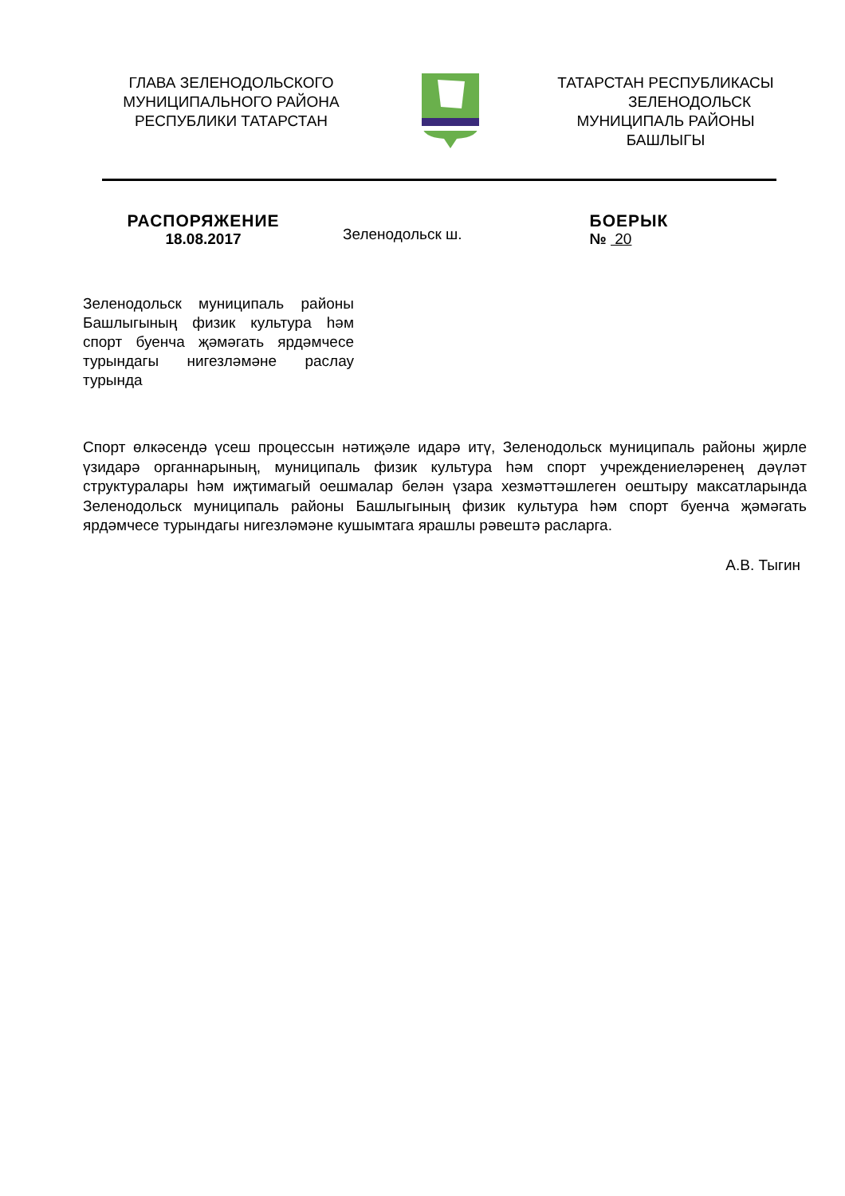ГЛАВА ЗЕЛЕНОДОЛЬСКОГО
МУНИЦИПАЛЬНОГО РАЙОНА
РЕСПУБЛИКИ ТАТАРСТАН
ТАТАРСТАН РЕСПУБЛИКАСЫ
ЗЕЛЕНОДОЛЬСК
МУНИЦИПАЛЬ РАЙОНЫ
БАШЛЫГЫ
РАСПОРЯЖЕНИЕ
18.08.2017
Зеленодольск ш.
БОЕРЫК
№ 20
Зеленодольск муниципаль районы Башлыгының физик культура һәм спорт буенча җәмәгать ярдәмчесе турындагы нигезләмәне раслау турында
Спорт өлкәсендә үсеш процессын нәтиҗәле идарә итү, Зеленодольск муниципаль районы җирле үзидарә органнарының, муниципаль физик культура һәм спорт учреждениеләренең дәүләт структуралары һәм иҗтимагый оешмалар белән үзара хезмәттәшлеген оештыру максатларында Зеленодольск муниципаль районы Башлыгының физик культура һәм спорт буенча җәмәгать ярдәмчесе турындагы нигезләмәне кушымтага ярашлы рәвештә расларга.
А.В. Тыгин